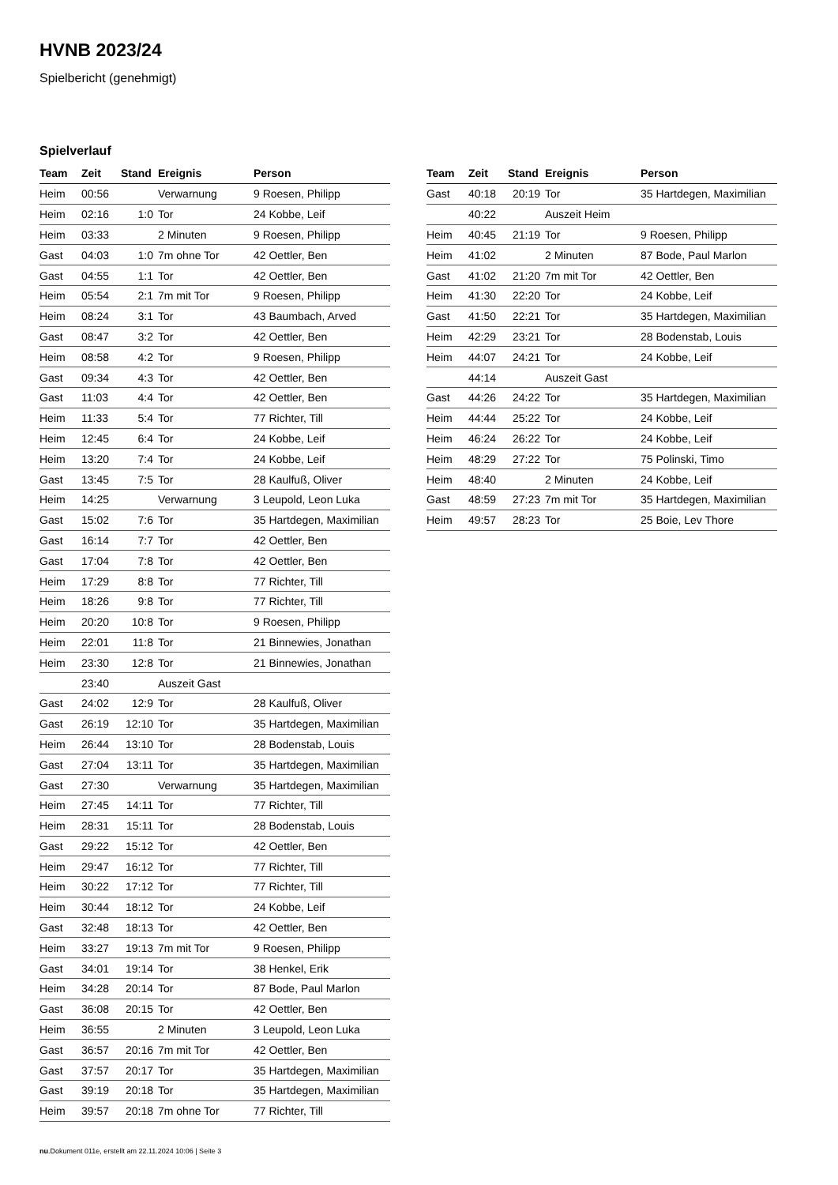HVNB 2023/24
Spielbericht (genehmigt)
Spielverlauf
| Team | Zeit | Stand | Ereignis | Person |
| --- | --- | --- | --- | --- |
| Heim | 00:56 | | Verwarnung | 9 Roesen, Philipp |
| Heim | 02:16 | 1:0 | Tor | 24 Kobbe, Leif |
| Heim | 03:33 | | 2 Minuten | 9 Roesen, Philipp |
| Gast | 04:03 | 1:0 | 7m ohne Tor | 42 Oettler, Ben |
| Gast | 04:55 | 1:1 | Tor | 42 Oettler, Ben |
| Heim | 05:54 | 2:1 | 7m mit Tor | 9 Roesen, Philipp |
| Heim | 08:24 | 3:1 | Tor | 43 Baumbach, Arved |
| Gast | 08:47 | 3:2 | Tor | 42 Oettler, Ben |
| Heim | 08:58 | 4:2 | Tor | 9 Roesen, Philipp |
| Gast | 09:34 | 4:3 | Tor | 42 Oettler, Ben |
| Gast | 11:03 | 4:4 | Tor | 42 Oettler, Ben |
| Heim | 11:33 | 5:4 | Tor | 77 Richter, Till |
| Heim | 12:45 | 6:4 | Tor | 24 Kobbe, Leif |
| Heim | 13:20 | 7:4 | Tor | 24 Kobbe, Leif |
| Gast | 13:45 | 7:5 | Tor | 28 Kaulfuß, Oliver |
| Heim | 14:25 | | Verwarnung | 3 Leupold, Leon Luka |
| Gast | 15:02 | 7:6 | Tor | 35 Hartdegen, Maximilian |
| Gast | 16:14 | 7:7 | Tor | 42 Oettler, Ben |
| Gast | 17:04 | 7:8 | Tor | 42 Oettler, Ben |
| Heim | 17:29 | 8:8 | Tor | 77 Richter, Till |
| Heim | 18:26 | 9:8 | Tor | 77 Richter, Till |
| Heim | 20:20 | 10:8 | Tor | 9 Roesen, Philipp |
| Heim | 22:01 | 11:8 | Tor | 21 Binnewies, Jonathan |
| Heim | 23:30 | 12:8 | Tor | 21 Binnewies, Jonathan |
| | 23:40 | | Auszeit Gast | |
| Gast | 24:02 | 12:9 | Tor | 28 Kaulfuß, Oliver |
| Gast | 26:19 | 12:10 | Tor | 35 Hartdegen, Maximilian |
| Heim | 26:44 | 13:10 | Tor | 28 Bodenstab, Louis |
| Gast | 27:04 | 13:11 | Tor | 35 Hartdegen, Maximilian |
| Gast | 27:30 | | Verwarnung | 35 Hartdegen, Maximilian |
| Heim | 27:45 | 14:11 | Tor | 77 Richter, Till |
| Heim | 28:31 | 15:11 | Tor | 28 Bodenstab, Louis |
| Gast | 29:22 | 15:12 | Tor | 42 Oettler, Ben |
| Heim | 29:47 | 16:12 | Tor | 77 Richter, Till |
| Heim | 30:22 | 17:12 | Tor | 77 Richter, Till |
| Heim | 30:44 | 18:12 | Tor | 24 Kobbe, Leif |
| Gast | 32:48 | 18:13 | Tor | 42 Oettler, Ben |
| Heim | 33:27 | 19:13 | 7m mit Tor | 9 Roesen, Philipp |
| Gast | 34:01 | 19:14 | Tor | 38 Henkel, Erik |
| Heim | 34:28 | 20:14 | Tor | 87 Bode, Paul Marlon |
| Gast | 36:08 | 20:15 | Tor | 42 Oettler, Ben |
| Heim | 36:55 | | 2 Minuten | 3 Leupold, Leon Luka |
| Gast | 36:57 | 20:16 | 7m mit Tor | 42 Oettler, Ben |
| Gast | 37:57 | 20:17 | Tor | 35 Hartdegen, Maximilian |
| Gast | 39:19 | 20:18 | Tor | 35 Hartdegen, Maximilian |
| Heim | 39:57 | 20:18 | 7m ohne Tor | 77 Richter, Till |
| Team | Zeit | Stand | Ereignis | Person |
| --- | --- | --- | --- | --- |
| Gast | 40:18 | 20:19 | Tor | 35 Hartdegen, Maximilian |
| | 40:22 | | Auszeit Heim | |
| Heim | 40:45 | 21:19 | Tor | 9 Roesen, Philipp |
| Heim | 41:02 | | 2 Minuten | 87 Bode, Paul Marlon |
| Gast | 41:02 | 21:20 | 7m mit Tor | 42 Oettler, Ben |
| Heim | 41:30 | 22:20 | Tor | 24 Kobbe, Leif |
| Gast | 41:50 | 22:21 | Tor | 35 Hartdegen, Maximilian |
| Heim | 42:29 | 23:21 | Tor | 28 Bodenstab, Louis |
| Heim | 44:07 | 24:21 | Tor | 24 Kobbe, Leif |
| | 44:14 | | Auszeit Gast | |
| Gast | 44:26 | 24:22 | Tor | 35 Hartdegen, Maximilian |
| Heim | 44:44 | 25:22 | Tor | 24 Kobbe, Leif |
| Heim | 46:24 | 26:22 | Tor | 24 Kobbe, Leif |
| Heim | 48:29 | 27:22 | Tor | 75 Polinski, Timo |
| Heim | 48:40 | | 2 Minuten | 24 Kobbe, Leif |
| Gast | 48:59 | 27:23 | 7m mit Tor | 35 Hartdegen, Maximilian |
| Heim | 49:57 | 28:23 | Tor | 25 Boie, Lev Thore |
nu.Dokument 011e, erstellt am 22.11.2024 10:06 | Seite 3